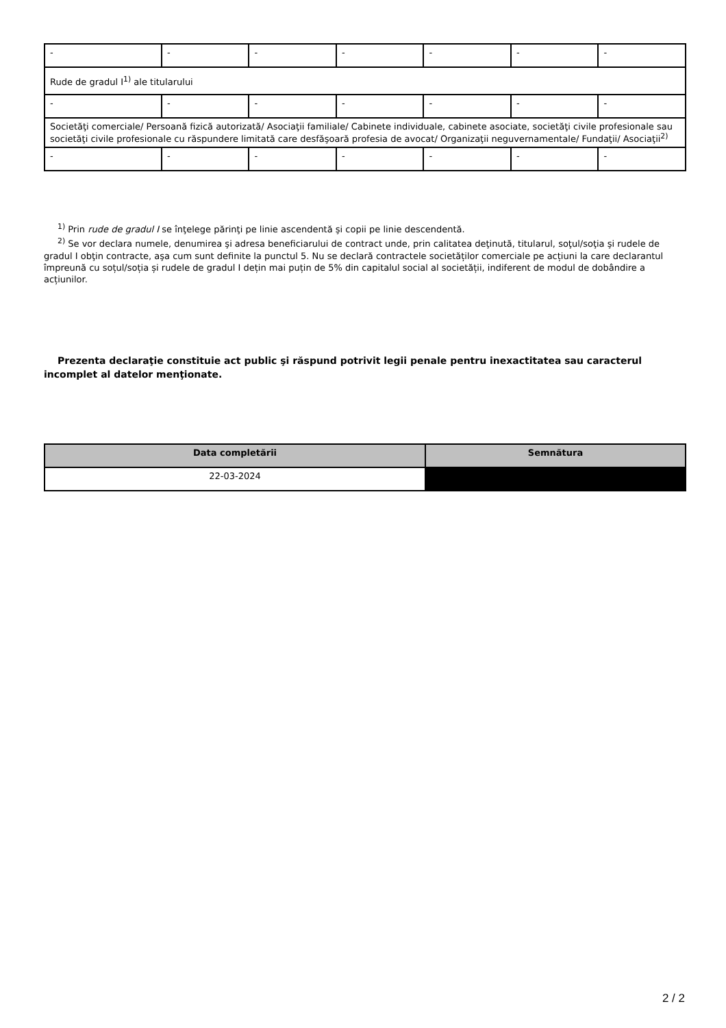| - | - | - | - | - | - | - |
| Rude de gradul I<sup>1)</sup> ale titularului | | | | | | |
| - | - | - | - | - | - | - |
| Societăţi comerciale/ Persoană fizică autorizată/ Asociaţii familiale/ Cabinete individuale, cabinete asociate, societăţi civile profesionale sau societăţi civile profesionale cu răspundere limitată care desfăşoară profesia de avocat/ Organizaţii neguvernamentale/ Fundaţii/ Asociaţii<sup>2)</sup> | | | | | | |
| - | - | - | - | - | - | - |
<sup>1)</sup> Prin rude de gradul I se înţelege părinţi pe linie ascendentă şi copii pe linie descendentă.
<sup>2)</sup> Se vor declara numele, denumirea şi adresa beneficiarului de contract unde, prin calitatea deţinută, titularul, soţul/soţia şi rudele de gradul I obţin contracte, aşa cum sunt definite la punctul 5. Nu se declară contractele societăților comerciale pe acțiuni la care declarantul împreună cu soțul/soția și rudele de gradul I dețin mai puțin de 5% din capitalul social al societății, indiferent de modul de dobândire a acțiunilor.
Prezenta declaraţie constituie act public şi răspund potrivit legii penale pentru inexactitatea sau caracterul incomplet al datelor menţionate.
| Data completării | Semnătura |
| --- | --- |
| 22-03-2024 | |
2 / 2